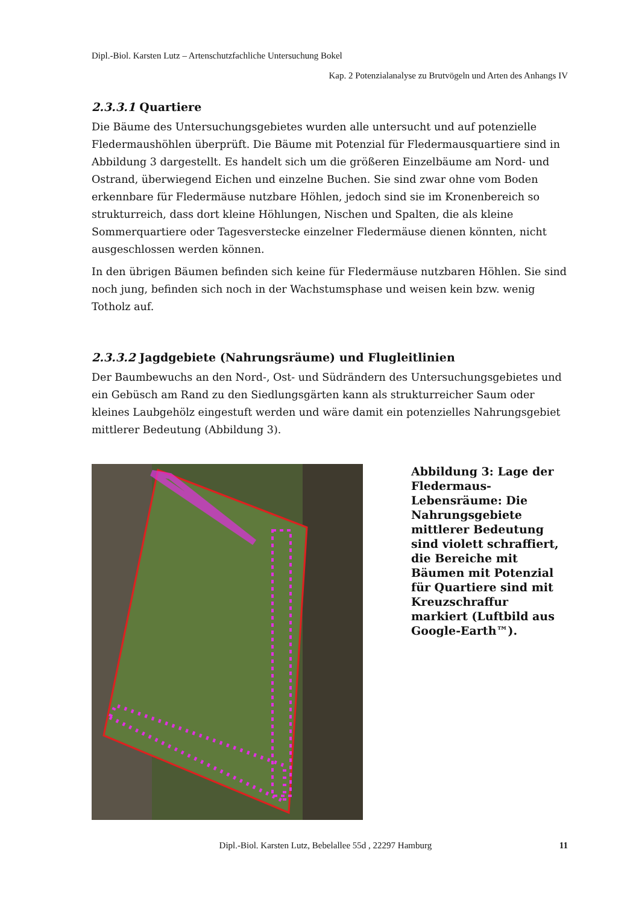Dipl.-Biol. Karsten Lutz – Artenschutzfachliche Untersuchung Bokel
Kap. 2 Potenzialanalyse zu Brutvögeln und Arten des Anhangs IV
2.3.3.1 Quartiere
Die Bäume des Untersuchungsgebietes wurden alle untersucht und auf potenzielle Fledermaushöhlen überprüft. Die Bäume mit Potenzial für Fledermausquartiere sind in Abbildung 3 dargestellt. Es handelt sich um die größeren Einzelbäume am Nord- und Ostrand, überwiegend Eichen und einzelne Buchen. Sie sind zwar ohne vom Boden erkennbare für Fledermäuse nutzbare Höhlen, jedoch sind sie im Kronenbereich so strukturreich, dass dort kleine Höhlungen, Nischen und Spalten, die als kleine Sommerquartiere oder Tagesverstecke einzelner Fledermäuse dienen könnten, nicht ausgeschlossen werden können.
In den übrigen Bäumen befinden sich keine für Fledermäuse nutzbaren Höhlen. Sie sind noch jung, befinden sich noch in der Wachstumsphase und weisen kein bzw. wenig Totholz auf.
2.3.3.2 Jagdgebiete (Nahrungsräume) und Flugleitlinien
Der Baumbewuchs an den Nord-, Ost- und Südrändern des Untersuchungsgebietes und ein Gebüsch am Rand zu den Siedlungsgärten kann als strukturreicher Saum oder kleines Laubgehölz eingestuft werden und wäre damit ein potenzielles Nahrungsgebiet mittlerer Bedeutung (Abbildung 3).
Abbildung 3: Lage der Fledermaus-Lebensräume: Die Nahrungsgebiete mittlerer Bedeutung sind violett schraffiert, die Bereiche mit Bäumen mit Potenzial für Quartiere sind mit Kreuzschraffur markiert (Luftbild aus Google-Earth™).
Dipl.-Biol. Karsten Lutz, Bebelallee 55d , 22297 Hamburg 11